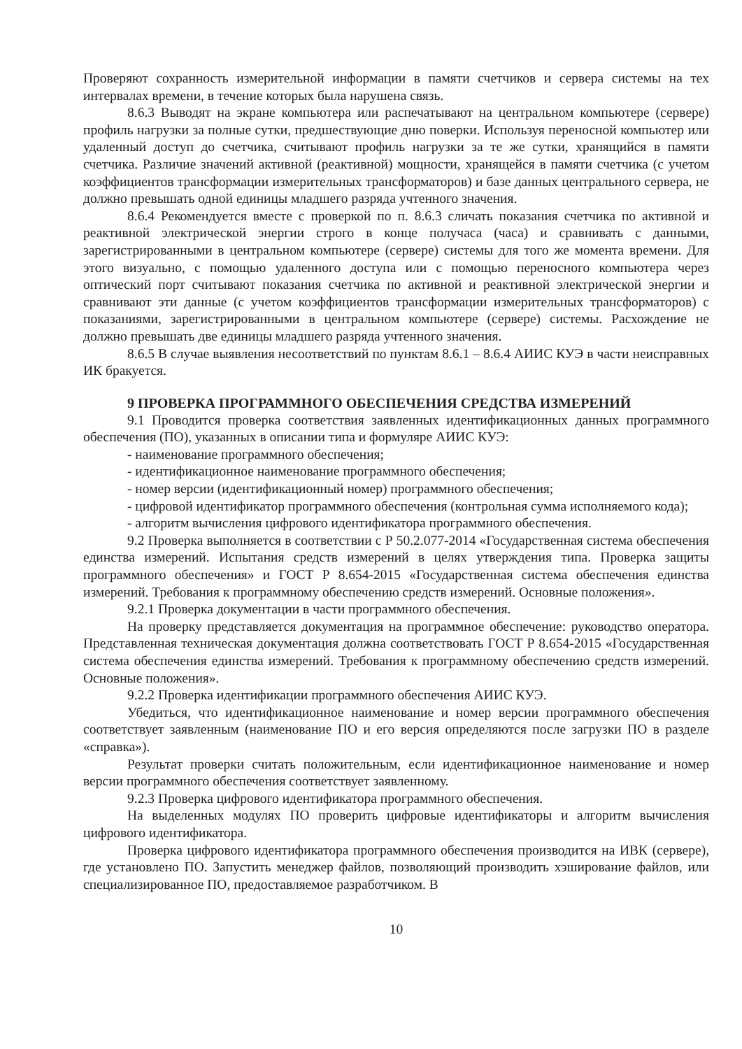Проверяют сохранность измерительной информации в памяти счетчиков и сервера системы на тех интервалах времени, в течение которых была нарушена связь.
8.6.3 Выводят на экране компьютера или распечатывают на центральном компьютере (сервере) профиль нагрузки за полные сутки, предшествующие дню поверки. Используя переносной компьютер или удаленный доступ до счетчика, считывают профиль нагрузки за те же сутки, хранящийся в памяти счетчика. Различие значений активной (реактивной) мощности, хранящейся в памяти счетчика (с учетом коэффициентов трансформации измерительных трансформаторов) и базе данных центрального сервера, не должно превышать одной единицы младшего разряда учтенного значения.
8.6.4 Рекомендуется вместе с проверкой по п. 8.6.3 сличать показания счетчика по активной и реактивной электрической энергии строго в конце получаса (часа) и сравнивать с данными, зарегистрированными в центральном компьютере (сервере) системы для того же момента времени. Для этого визуально, с помощью удаленного доступа или с помощью переносного компьютера через оптический порт считывают показания счетчика по активной и реактивной электрической энергии и сравнивают эти данные (с учетом коэффициентов трансформации измерительных трансформаторов) с показаниями, зарегистрированными в центральном компьютере (сервере) системы. Расхождение не должно превышать две единицы младшего разряда учтенного значения.
8.6.5 В случае выявления несоответствий по пунктам 8.6.1 – 8.6.4 АИИС КУЭ в части неисправных ИК бракуется.
9 ПРОВЕРКА ПРОГРАММНОГО ОБЕСПЕЧЕНИЯ СРЕДСТВА ИЗМЕРЕНИЙ
9.1 Проводится проверка соответствия заявленных идентификационных данных программного обеспечения (ПО), указанных в описании типа и формуляре АИИС КУЭ:
- наименование программного обеспечения;
- идентификационное наименование программного обеспечения;
- номер версии (идентификационный номер) программного обеспечения;
- цифровой идентификатор программного обеспечения (контрольная сумма исполняемого кода);
- алгоритм вычисления цифрового идентификатора программного обеспечения.
9.2 Проверка выполняется в соответствии с Р 50.2.077-2014 «Государственная система обеспечения единства измерений. Испытания средств измерений в целях утверждения типа. Проверка защиты программного обеспечения» и ГОСТ Р 8.654-2015 «Государственная система обеспечения единства измерений. Требования к программному обеспечению средств измерений. Основные положения».
9.2.1 Проверка документации в части программного обеспечения.
На проверку представляется документация на программное обеспечение: руководство оператора. Представленная техническая документация должна соответствовать ГОСТ Р 8.654-2015 «Государственная система обеспечения единства измерений. Требования к программному обеспечению средств измерений. Основные положения».
9.2.2 Проверка идентификации программного обеспечения АИИС КУЭ.
Убедиться, что идентификационное наименование и номер версии программного обеспечения соответствует заявленным (наименование ПО и его версия определяются после загрузки ПО в разделе «справка»).
Результат проверки считать положительным, если идентификационное наименование и номер версии программного обеспечения соответствует заявленному.
9.2.3 Проверка цифрового идентификатора программного обеспечения.
На выделенных модулях ПО проверить цифровые идентификаторы и алгоритм вычисления цифрового идентификатора.
Проверка цифрового идентификатора программного обеспечения производится на ИВК (сервере), где установлено ПО. Запустить менеджер файлов, позволяющий производить хэширование файлов, или специализированное ПО, предоставляемое разработчиком. В
10